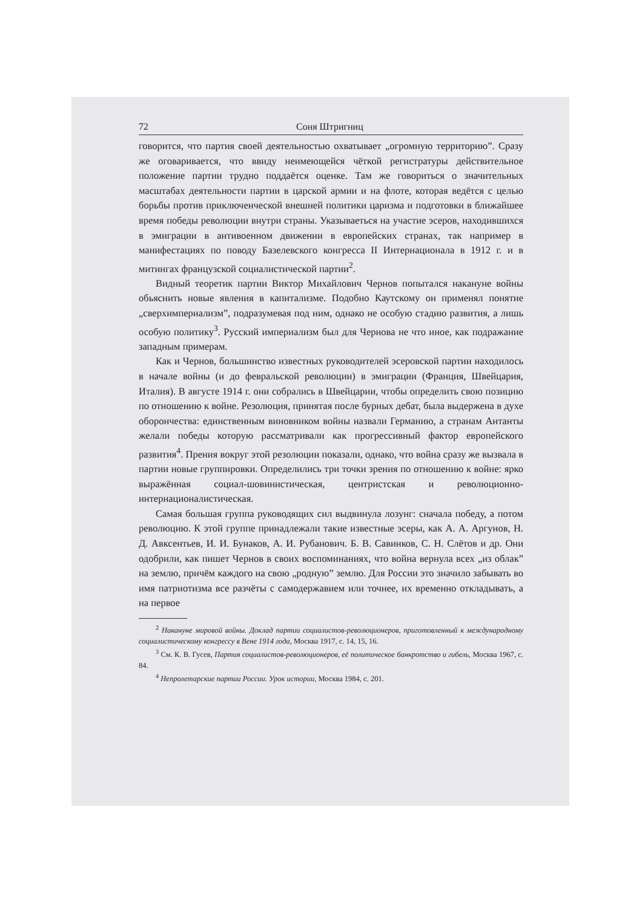72 Соня Штригниц
говорится, что партия своей деятельностью охватывает „огромную территорию”. Сразу же оговаривается, что ввиду неимеющейся чёткой регистратуры действительное положение партии трудно поддаётся оценке. Там же говориться о значительных масштабах деятельности партии в царской армии и на флоте, которая ведётся с целью борьбы против приключенческой внешней политики царизма и подготовки в ближайшее время победы революции внутри страны. Указываеться на участие эсеров, находившихся в эмиграции в антивоенном движении в европейских странах, так например в манифестациях по поводу Базелевского конгресса II Интернационала в 1912 г. и в митингах французской социалистической партии<sup>2</sup>.
Видный теоретик партии Виктор Михайлович Чернов попытался накануне войны обьяснить новые явления в капитализме. Подобно Каутскому он применял понятие „сверхимпериализм”, подразумевая под ним, однако не особую стадию развития, а лишь особую политику<sup>3</sup>. Русский империализм был для Чернова не что иное, как подражание западным примерам.
Как и Чернов, большинство известных руководителей эсеровской партии находилось в начале войны (и до февральской революции) в эмиграции (Франция, Швейцария, Италия). В августе 1914 г. они собрались в Швейцарии, чтобы определить свою позицию по отношению к войне. Резолюция, принятая после бурных дебат, была выдержена в духе оборончества: единственным виновником войны назвали Германию, а странам Антанты желали победы которую рассматривали как прогрессивный фактор европейского развития<sup>4</sup>. Прения вокруг этой резолюции показали, однако, что война сразу же вызвала в партии новые группировки. Определились три точки зрения по отношению к войне: ярко выражённая социал-шовинистическая, центристская и революционно-интернационалистическая.
Самая большая группа руководящих сил выдвинула лозунг: сначала победу, а потом революцию. К этой группе принадлежали такие известные эсеры, как А. А. Аргунов, Н. Д. Авксентьев, И. И. Бунаков, А. И. Рубанович. Б. В. Савинков, С. Н. Слётов и др. Они одобрили, как пишет Чернов в своих воспоминаниях, что война вернула всех „из облак” на землю, причём каждого на свою „родную” землю. Для России это значило забывать во имя патриотизма все разчёты с самодержавием или точнее, их временно откладывать, а на первое
<sup>2</sup> Накануне мировой войны. Доклад партии социалистов-революционеров, приготовленный к международному социалистическому конгрессу в Вене 1914 года, Москва 1917, с. 14, 15, 16.
<sup>3</sup> См. К. В. Гусев, Партия социалистов-революционеров, её политическое банкротство и гибель, Москва 1967, с. 84.
<sup>4</sup> Непролетарские партии России. Урок истории, Москва 1984, с. 201.